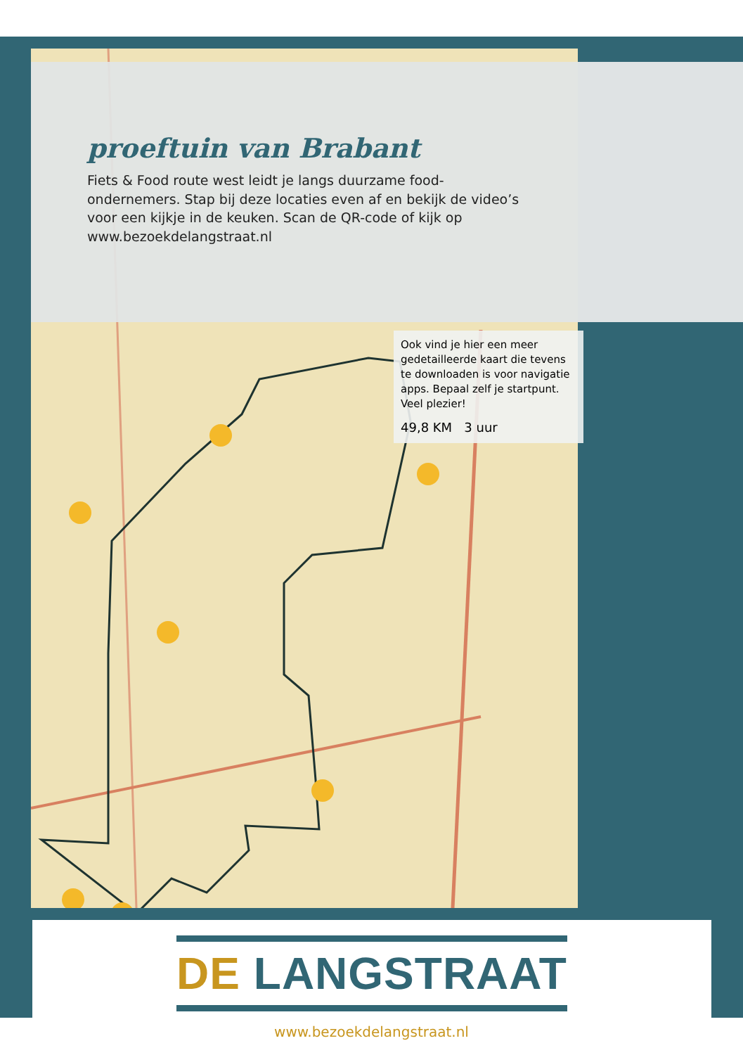proeftuin van Brabant
Fiets & Food route west leidt je langs duurzame food-ondernemers. Stap bij deze locaties even af en bekijk de video’s voor een kijkje in de keuken. Scan de QR-code of kijk op www.bezoekdelangstraat.nl
Ook vind je hier een meer gedetailleerde kaart die tevens te downloaden is voor navigatie apps. Bepaal zelf je startpunt. Veel plezier!
49,8 KM 3 uur
DE LANGSTRAAT
www.bezoekdelangstraat.nl